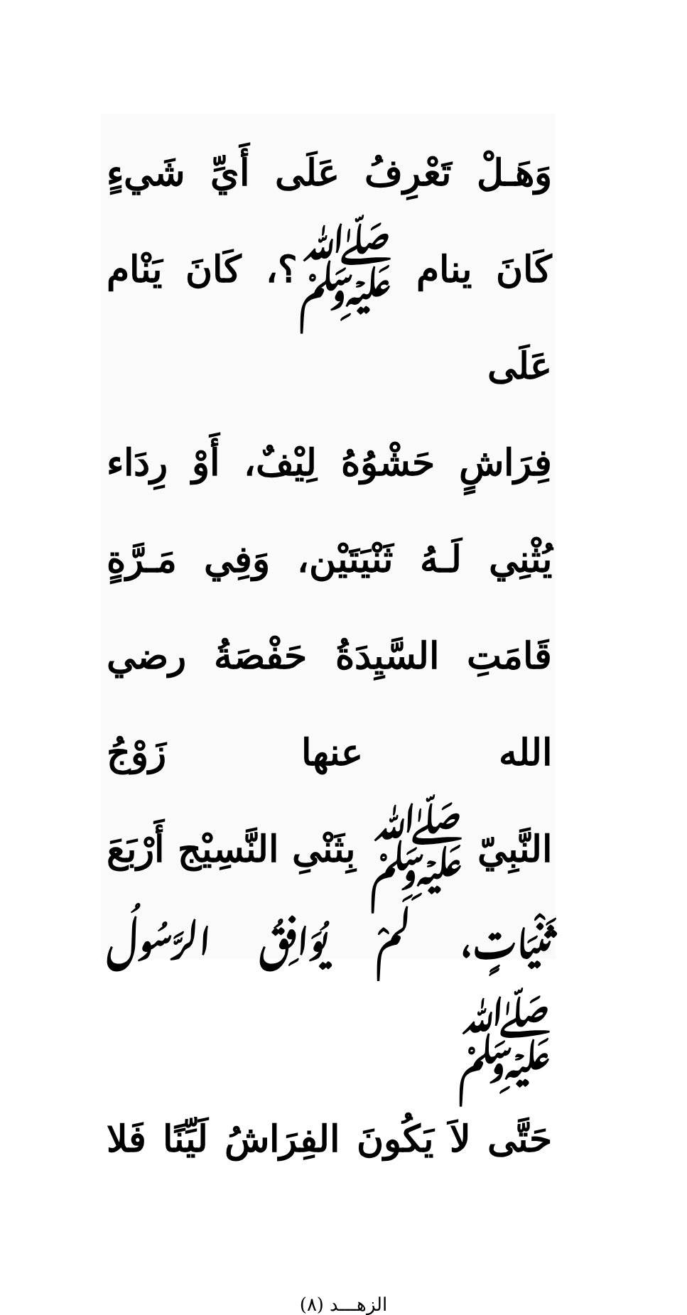وَهَـلْ تَعْرِفُ عَلَى أَيِّ شَيءٍ
كَانَ ينام ﷺ؟، كَانَ يَنْام عَلَى
فِرَاشٍ حَشْوُهُ لِيْفٌ، أَوْ رِدَاء
يُثْنِي لَـهُ ثَنْيَتَيْن، وَفِي مَـرَّةٍ
قَامَتِ السَّيِدَةُ حَفْصَةُ رضي الله عنها زَوْجُ
النَّبِيّ ﷺ بِثَنْىِ النَّسِيْج أَرْبَعَ
ثَنْيَاتٍ، لَمْ يُوَافِقُ الرَّسُولُ ﷺ
حَتَّى لاَ يَكُونَ الفِرَاشُ لَيِّنًا فَلا
الزهـــد (٨)